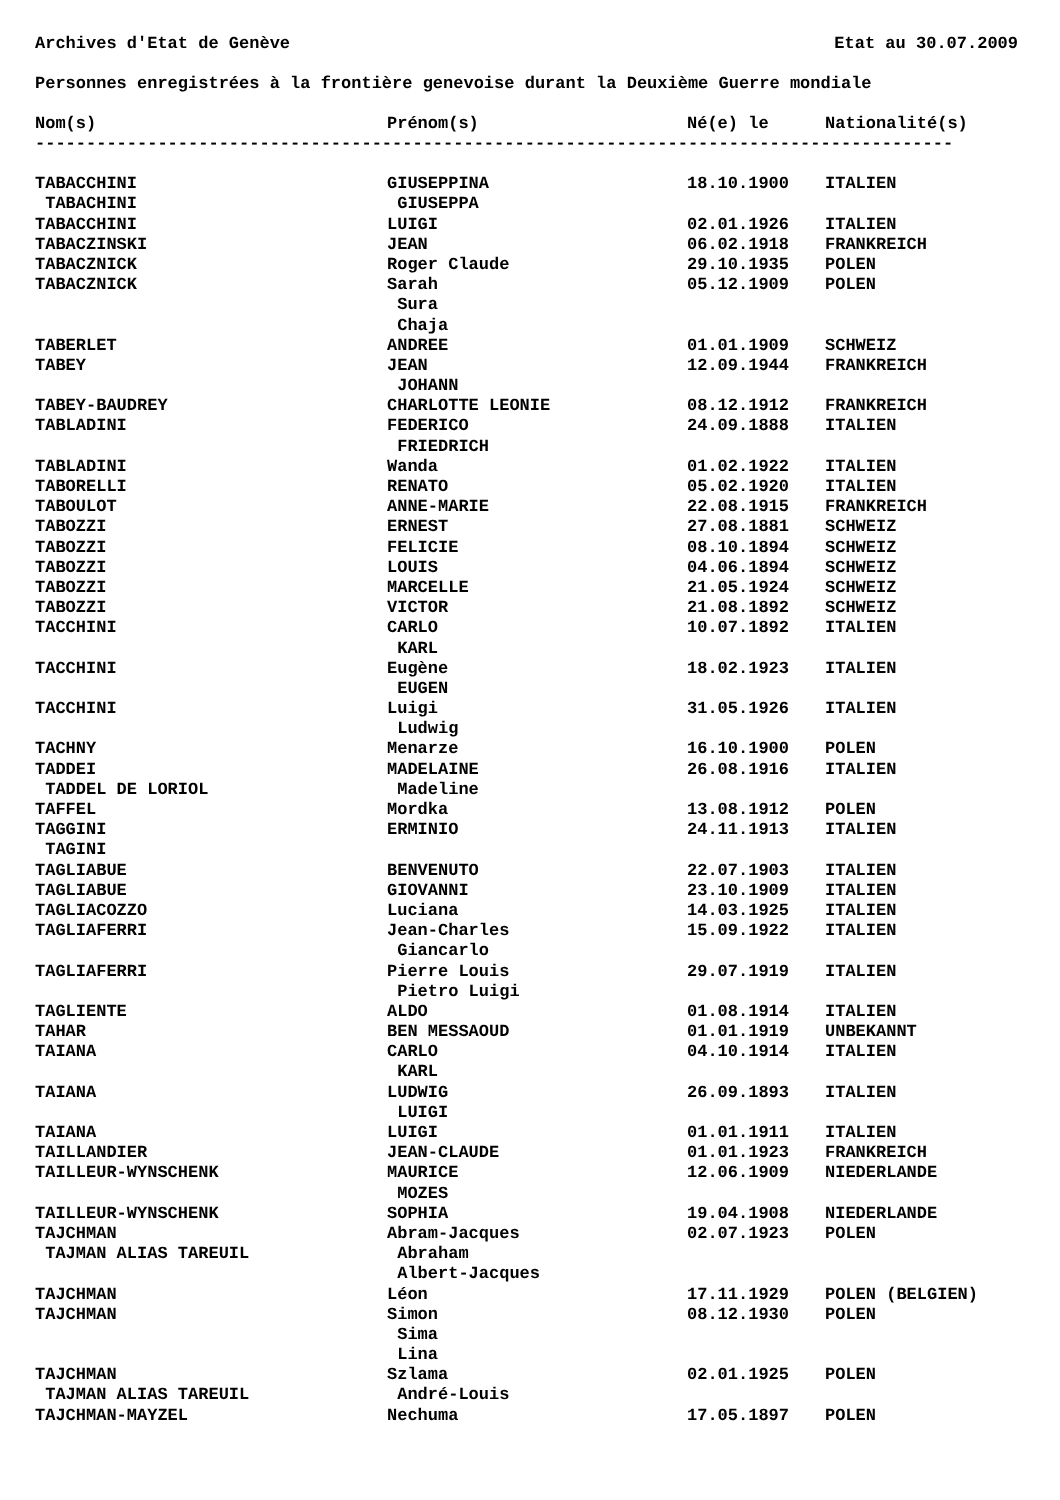Archives d'Etat de Genève Etat au 30.07.2009
Personnes enregistrées à la frontière genevoise durant la Deuxième Guerre mondiale
| Nom(s) | Prénom(s) | Né(e) le | Nationalité(s) |
| --- | --- | --- | --- |
| ------------------------------------------------------------------------------------------ | | | |
| TABACCHINI | GIUSEPPINA | 18.10.1900 | ITALIEN |
| TABACHINI | GIUSEPPA | | |
| TABACCHINI | LUIGI | 02.01.1926 | ITALIEN |
| TABACZINSKI | JEAN | 06.02.1918 | FRANKREICH |
| TABACZNICK | Roger Claude | 29.10.1935 | POLEN |
| TABACZNICK | Sarah | 05.12.1909 | POLEN |
| | Sura | | |
| | Chaja | | |
| TABERLET | ANDREE | 01.01.1909 | SCHWEIZ |
| TABEY | JEAN | 12.09.1944 | FRANKREICH |
| | JOHANN | | |
| TABEY-BAUDREY | CHARLOTTE LEONIE | 08.12.1912 | FRANKREICH |
| TABLADINI | FEDERICO | 24.09.1888 | ITALIEN |
| | FRIEDRICH | | |
| TABLADINI | Wanda | 01.02.1922 | ITALIEN |
| TABORELLI | RENATO | 05.02.1920 | ITALIEN |
| TABOULOT | ANNE-MARIE | 22.08.1915 | FRANKREICH |
| TABOZZI | ERNEST | 27.08.1881 | SCHWEIZ |
| TABOZZI | FELICIE | 08.10.1894 | SCHWEIZ |
| TABOZZI | LOUIS | 04.06.1894 | SCHWEIZ |
| TABOZZI | MARCELLE | 21.05.1924 | SCHWEIZ |
| TABOZZI | VICTOR | 21.08.1892 | SCHWEIZ |
| TACCHINI | CARLO | 10.07.1892 | ITALIEN |
| | KARL | | |
| TACCHINI | Eugène | 18.02.1923 | ITALIEN |
| | EUGEN | | |
| TACCHINI | Luigi | 31.05.1926 | ITALIEN |
| | Ludwig | | |
| TACHNY | Menarze | 16.10.1900 | POLEN |
| TADDEI | MADELAINE | 26.08.1916 | ITALIEN |
| TADDEL DE LORIOL | Madeline | | |
| TAFFEL | Mordka | 13.08.1912 | POLEN |
| TAGGINI | ERMINIO | 24.11.1913 | ITALIEN |
| TAGINI | | | |
| TAGLIABUE | BENVENUTO | 22.07.1903 | ITALIEN |
| TAGLIABUE | GIOVANNI | 23.10.1909 | ITALIEN |
| TAGLIACOZZO | Luciana | 14.03.1925 | ITALIEN |
| TAGLIAFERRI | Jean-Charles | 15.09.1922 | ITALIEN |
| | Giancarlo | | |
| TAGLIAFERRI | Pierre Louis | 29.07.1919 | ITALIEN |
| | Pietro Luigi | | |
| TAGLIENTE | ALDO | 01.08.1914 | ITALIEN |
| TAHAR | BEN MESSAOUD | 01.01.1919 | UNBEKANNT |
| TAIANA | CARLO | 04.10.1914 | ITALIEN |
| | KARL | | |
| TAIANA | LUDWIG | 26.09.1893 | ITALIEN |
| | LUIGI | | |
| TAIANA | LUIGI | 01.01.1911 | ITALIEN |
| TAILLANDIER | JEAN-CLAUDE | 01.01.1923 | FRANKREICH |
| TAILLEUR-WYNSCHENK | MAURICE | 12.06.1909 | NIEDERLANDE |
| | MOZES | | |
| TAILLEUR-WYNSCHENK | SOPHIA | 19.04.1908 | NIEDERLANDE |
| TAJCHMAN | Abram-Jacques | 02.07.1923 | POLEN |
| TAJMAN ALIAS TAREUIL | Abraham | | |
| | Albert-Jacques | | |
| TAJCHMAN | Léon | 17.11.1929 | POLEN (BELGIEN) |
| TAJCHMAN | Simon | 08.12.1930 | POLEN |
| | Sima | | |
| | Lina | | |
| TAJCHMAN | Szlama | 02.01.1925 | POLEN |
| TAJMAN ALIAS TAREUIL | André-Louis | | |
| TAJCHMAN-MAYZEL | Nechuma | 17.05.1897 | POLEN |